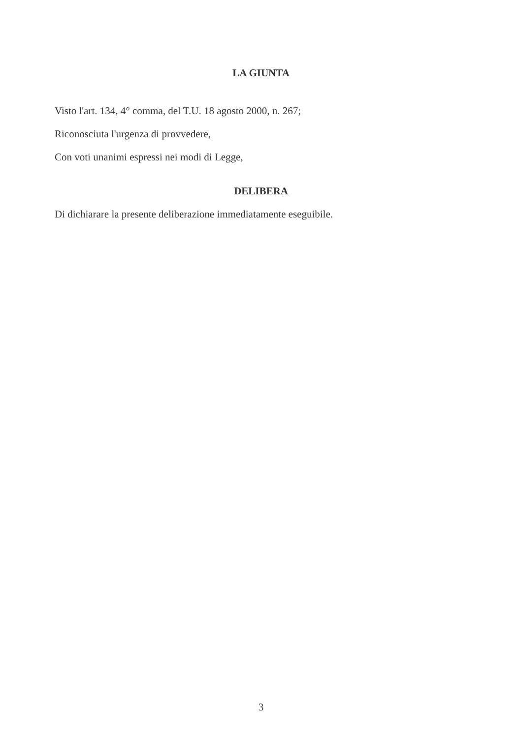LA GIUNTA
Visto l'art. 134, 4° comma, del T.U. 18 agosto 2000, n. 267;
Riconosciuta l'urgenza di provvedere,
Con voti unanimi espressi nei modi di Legge,
DELIBERA
Di dichiarare la presente deliberazione immediatamente eseguibile.
3